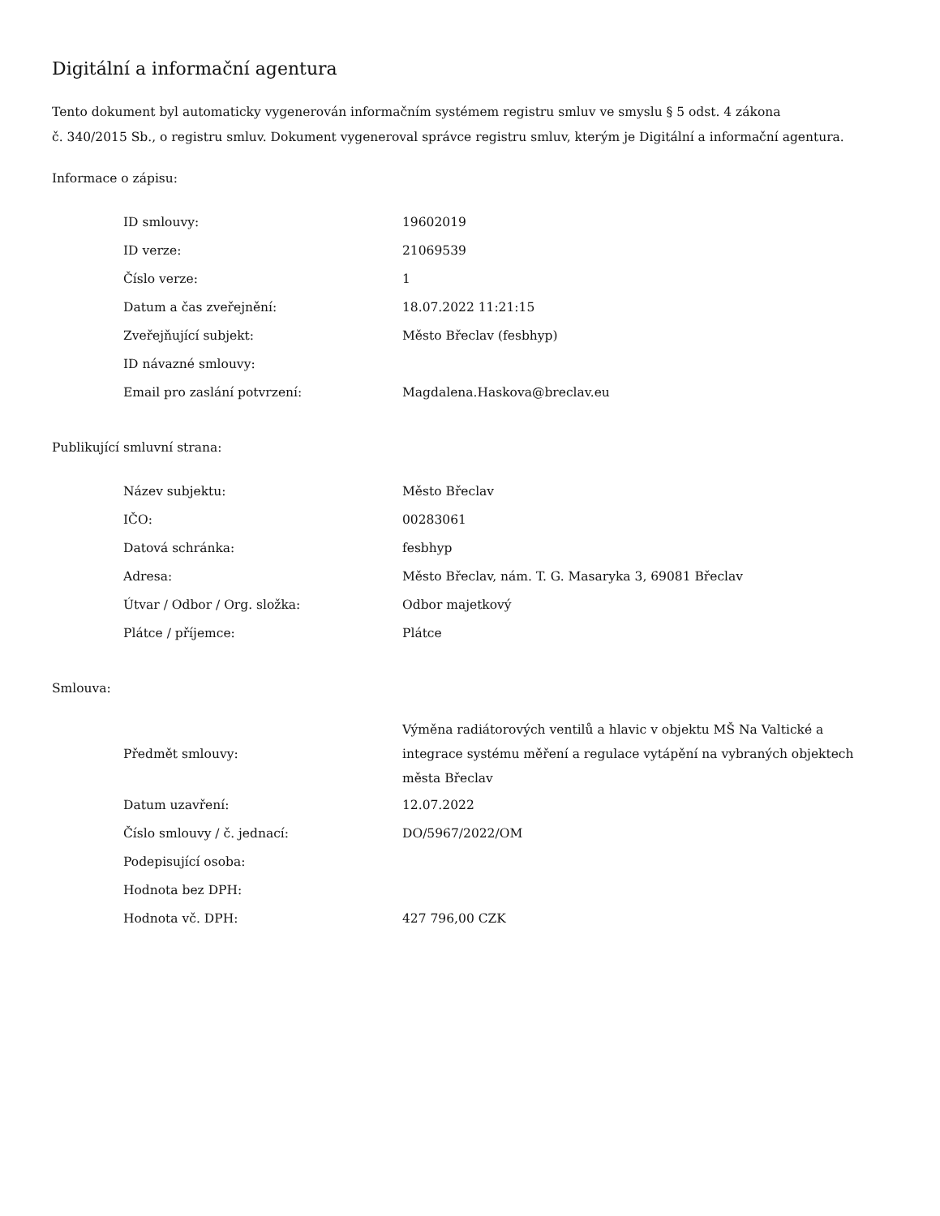Digitální a informační agentura
Tento dokument byl automaticky vygenerován informačním systémem registru smluv ve smyslu § 5 odst. 4 zákona
č. 340/2015 Sb., o registru smluv. Dokument vygeneroval správce registru smluv, kterým je Digitální a informační agentura.
Informace o zápisu:
| ID smlouvy: | 19602019 |
| ID verze: | 21069539 |
| Číslo verze: | 1 |
| Datum a čas zveřejnění: | 18.07.2022 11:21:15 |
| Zveřejňující subjekt: | Město Břeclav (fesbhyp) |
| ID návazné smlouvy: | |
| Email pro zaslání potvrzení: | Magdalena.Haskova@breclav.eu |
Publikující smluvní strana:
| Název subjektu: | Město Břeclav |
| IČO: | 00283061 |
| Datová schránka: | fesbhyp |
| Adresa: | Město Břeclav, nám. T. G. Masaryka 3, 69081 Břeclav |
| Útvar / Odbor / Org. složka: | Odbor majetkový |
| Plátce / příjemce: | Plátce |
Smlouva:
| Předmět smlouvy: | Výměna radiátorových ventilů a hlavic v objektu MŠ Na Valtické a integrace systému měření a regulace vytápění na vybraných objektech města Břeclav |
| Datum uzavření: | 12.07.2022 |
| Číslo smlouvy / č. jednací: | DO/5967/2022/OM |
| Podepisující osoba: | |
| Hodnota bez DPH: | |
| Hodnota vč. DPH: | 427 796,00 CZK |